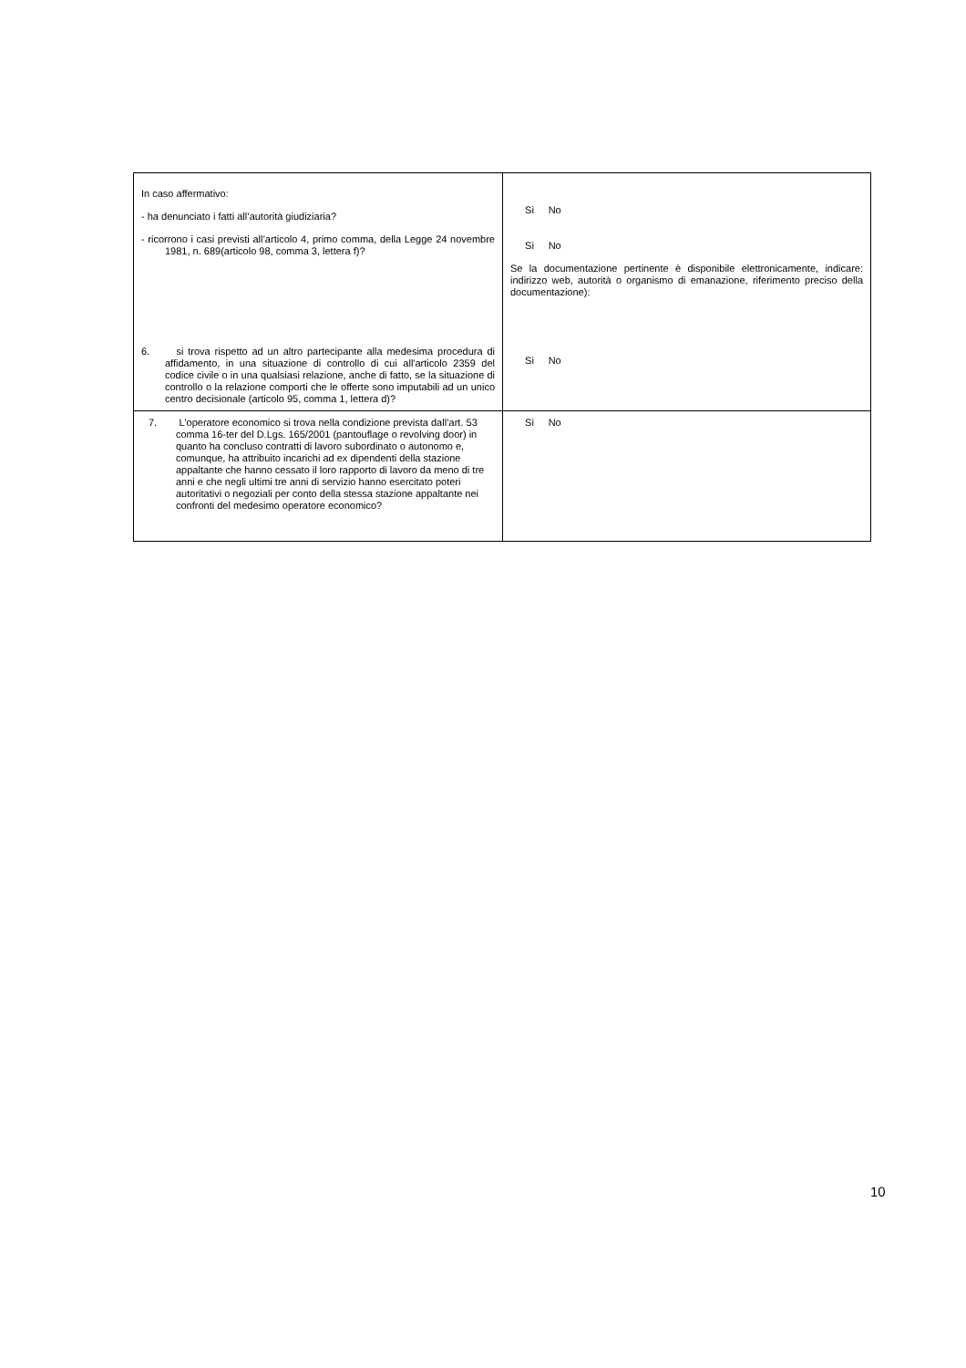| In caso affermativo: - ha denunciato i fatti all’autorità giudiziaria? - ricorrono i casi previsti all’articolo 4, primo comma, della Legge 24 novembre 1981, n. 689(articolo 98, comma 3, lettera f)? 6. si trova rispetto ad un altro partecipante alla medesima procedura di affidamento, in una situazione di controllo di cui all'articolo 2359 del codice civile o in una qualsiasi relazione, anche di fatto, se la situazione di controllo o la relazione comporti che le offerte sono imputabili ad un unico centro decisionale (articolo 95, comma 1, lettera d)? | Sì No Sì No Se la documentazione pertinente è disponibile elettronicamente, indicare: indirizzo web, autorità o organismo di emanazione, riferimento preciso della documentazione): Sì No |
| 7. L’operatore economico si trova nella condizione prevista dall’art. 53 comma 16-ter del D.Lgs. 165/2001 (pantouflage o revolving door) in quanto ha concluso contratti di lavoro subordinato o autonomo e, comunque, ha attribuito incarichi ad ex dipendenti della stazione appaltante che hanno cessato il loro rapporto di lavoro da meno di tre anni e che negli ultimi tre anni di servizio hanno esercitato poteri autoritativi o negoziali per conto della stessa stazione appaltante nei confronti del medesimo operatore economico? | Sì No |
10